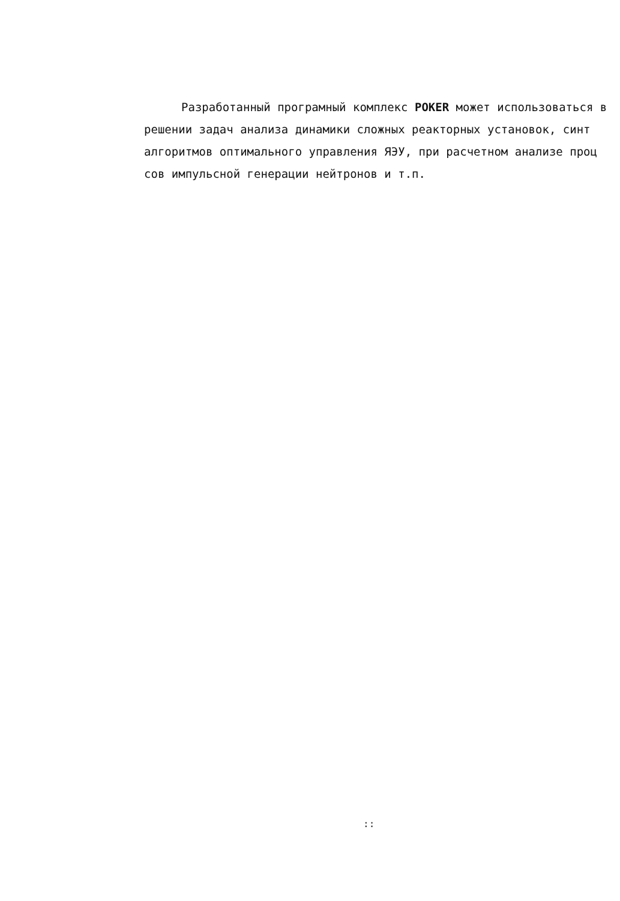Разработанный програмный комплекс POKER может использоваться в
решении задач анализа динамики сложных реакторных установок, синт
алгоритмов оптимального управления ЯЭУ, при расчетном анализе проц
сов импульсной генерации нейтронов и т.п.
::